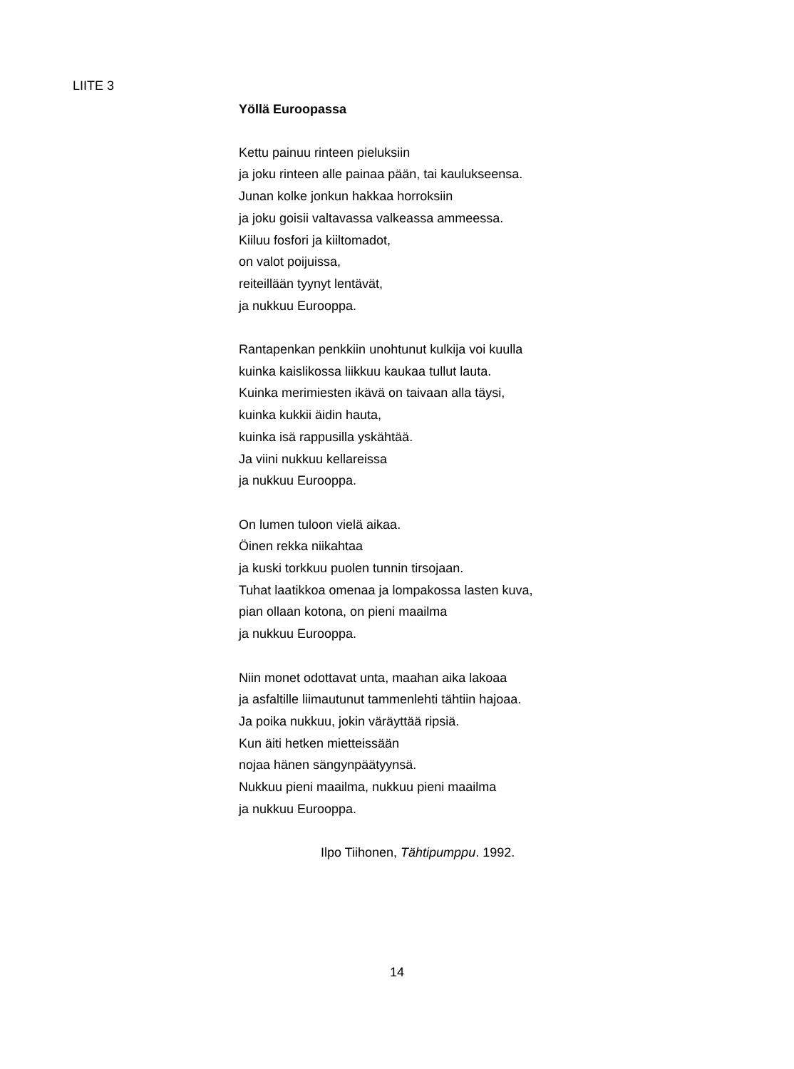LIITE 3
Yöllä Euroopassa
Kettu painuu rinteen pieluksiin
ja joku rinteen alle painaa pään, tai kaulukseensa.
Junan kolke jonkun hakkaa horroksiin
ja joku goisii valtavassa valkeassa ammeessa.
Kiiluu fosfori ja kiiltomadot,
on valot poijuissa,
reiteillään tyynyt lentävät,
ja nukkuu Eurooppa.
Rantapenkan penkkiin unohtunut kulkija voi kuulla
kuinka kaislikossa liikkuu kaukaa tullut lauta.
Kuinka merimiesten ikävä on taivaan alla täysi,
kuinka kukkii äidin hauta,
kuinka isä rappusilla yskähtää.
Ja viini nukkuu kellareissa
ja nukkuu Eurooppa.
On lumen tuloon vielä aikaa.
Öinen rekka niikahtaa
ja kuski torkkuu puolen tunnin tirsojaan.
Tuhat laatikkoa omenaa ja lompakossa lasten kuva,
pian ollaan kotona, on pieni maailma
ja nukkuu Eurooppa.
Niin monet odottavat unta, maahan aika lakoaa
ja asfaltille liimautunut tammenlehti tähtiin hajoaa.
Ja poika nukkuu, jokin väräyttää ripsiä.
Kun äiti hetken mietteissään
nojaa hänen sängynpäätyynsä.
Nukkuu pieni maailma, nukkuu pieni maailma
ja nukkuu Eurooppa.
Ilpo Tiihonen, Tähtipumppu. 1992.
14